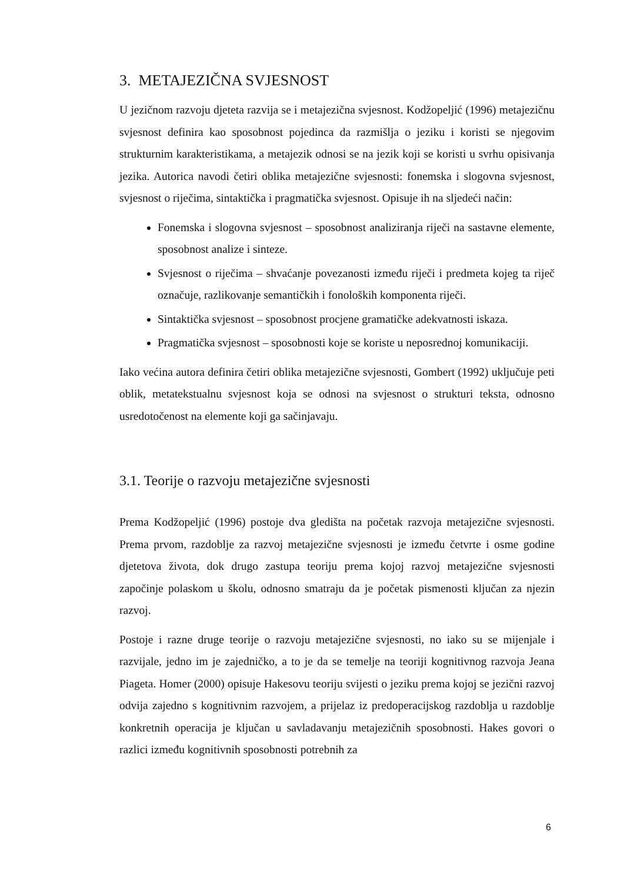3. METAJEZIČNA SVJESNOST
U jezičnom razvoju djeteta razvija se i metajezična svjesnost. Kodžopeljić (1996) metajezičnu svjesnost definira kao sposobnost pojedinca da razmišlja o jeziku i koristi se njegovim strukturnim karakteristikama, a metajezik odnosi se na jezik koji se koristi u svrhu opisivanja jezika. Autorica navodi četiri oblika metajezične svjesnosti: fonemska i slogovna svjesnost, svjesnost o riječima, sintaktička i pragmatička svjesnost. Opisuje ih na sljedeći način:
Fonemska i slogovna svjesnost – sposobnost analiziranja riječi na sastavne elemente, sposobnost analize i sinteze.
Svjesnost o riječima – shvaćanje povezanosti između riječi i predmeta kojeg ta riječ označuje, razlikovanje semantičkih i fonoloških komponenta riječi.
Sintaktička svjesnost – sposobnost procjene gramatičke adekvatnosti iskaza.
Pragmatička svjesnost – sposobnosti koje se koriste u neposrednoj komunikaciji.
Iako većina autora definira četiri oblika metajezične svjesnosti, Gombert (1992) uključuje peti oblik, metatekstualnu svjesnost koja se odnosi na svjesnost o strukturi teksta, odnosno usredotočenost na elemente koji ga sačinjavaju.
3.1. Teorije o razvoju metajezične svjesnosti
Prema Kodžopeljić (1996) postoje dva gledišta na početak razvoja metajezične svjesnosti. Prema prvom, razdoblje za razvoj metajezične svjesnosti je između četvrte i osme godine djetetova života, dok drugo zastupa teoriju prema kojoj razvoj metajezične svjesnosti započinje polaskom u školu, odnosno smatraju da je početak pismenosti ključan za njezin razvoj.
Postoje i razne druge teorije o razvoju metajezične svjesnosti, no iako su se mijenjale i razvijale, jedno im je zajedničko, a to je da se temelje na teoriji kognitivnog razvoja Jeana Piageta. Homer (2000) opisuje Hakesovu teoriju svijesti o jeziku prema kojoj se jezični razvoj odvija zajedno s kognitivnim razvojem, a prijelaz iz predoperacijskog razdoblja u razdoblje konkretnih operacija je ključan u savladavanju metajezičnih sposobnosti. Hakes govori o razlici između kognitivnih sposobnosti potrebnih za
6